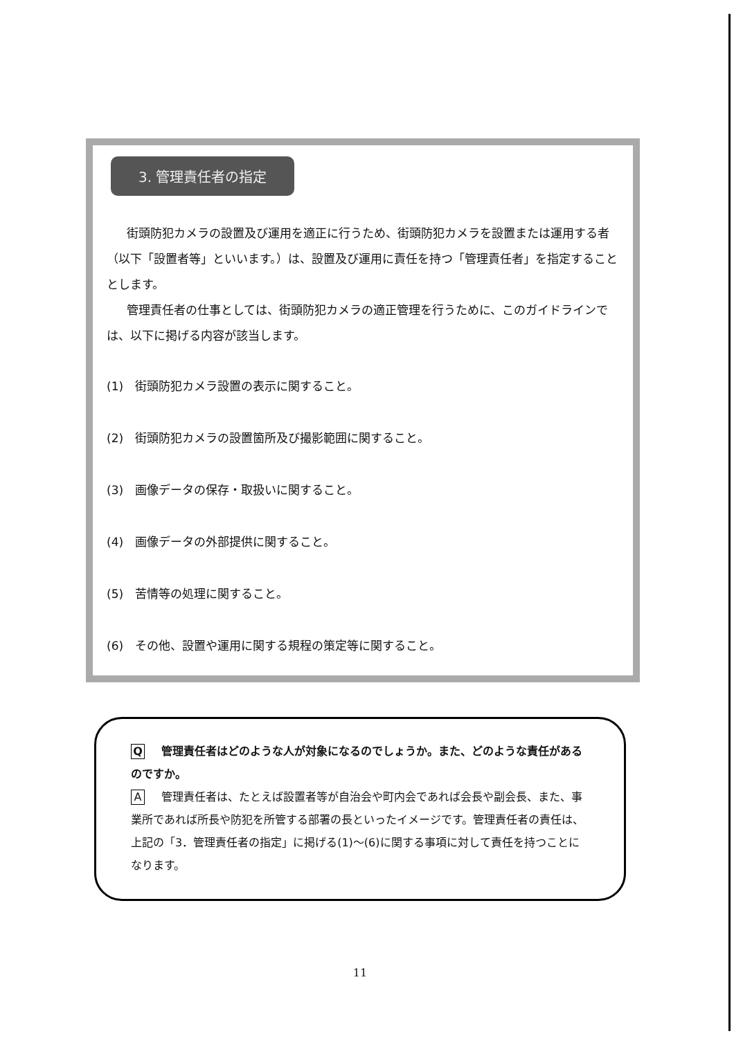3. 管理責任者の指定
街頭防犯カメラの設置及び運用を適正に行うため、街頭防犯カメラを設置または運用する者（以下「設置者等」といいます。）は、設置及び運用に責任を持つ「管理責任者」を指定することとします。
管理責任者の仕事としては、街頭防犯カメラの適正管理を行うために、このガイドラインでは、以下に掲げる内容が該当します。
(1)　街頭防犯カメラ設置の表示に関すること。
(2)　街頭防犯カメラの設置箇所及び撮影範囲に関すること。
(3)　画像データの保存・取扱いに関すること。
(4)　画像データの外部提供に関すること。
(5)　苦情等の処理に関すること。
(6)　その他、設置や運用に関する規程の策定等に関すること。
Q管理責任者はどのような人が対象になるのでしょうか。また、どのような責任があるのですか。
A管理責任者は、たとえば設置者等が自治会や町内会であれば会長や副会長、また、事業所であれば所長や防犯を所管する部署の長といったイメージです。管理責任者の責任は、上記の「3．管理責任者の指定」に掲げる(1)～(6)に関する事項に対して責任を持つことになります。
11